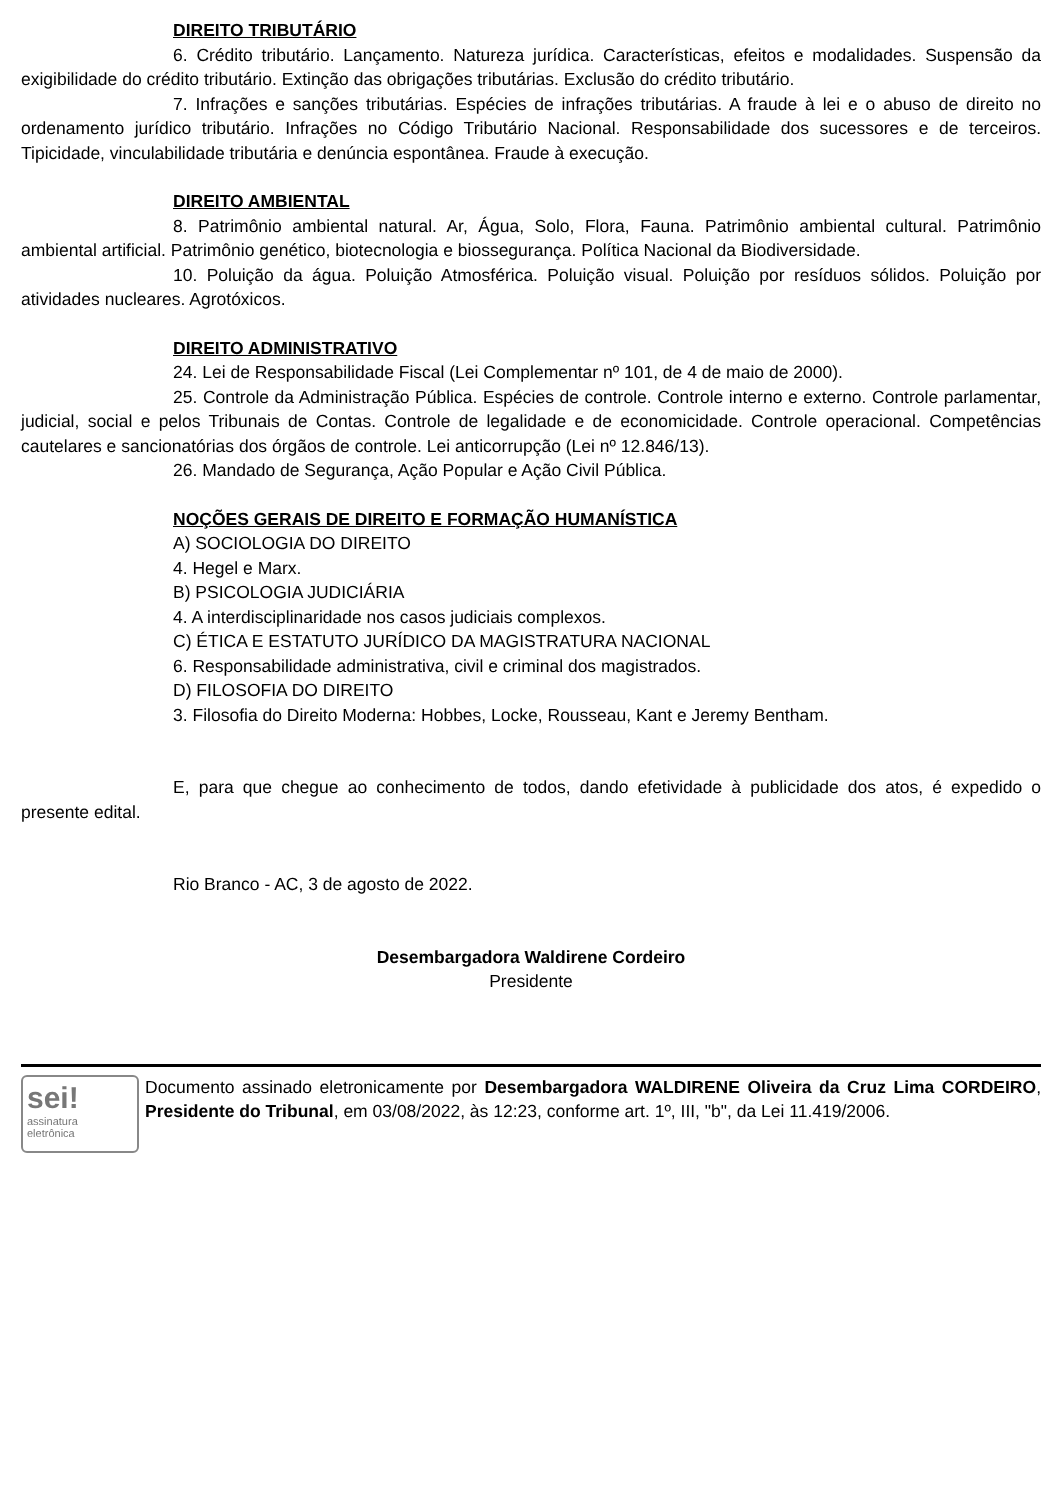DIREITO TRIBUTÁRIO
6. Crédito tributário. Lançamento. Natureza jurídica. Características, efeitos e modalidades. Suspensão da exigibilidade do crédito tributário. Extinção das obrigações tributárias. Exclusão do crédito tributário.
7. Infrações e sanções tributárias. Espécies de infrações tributárias. A fraude à lei e o abuso de direito no ordenamento jurídico tributário. Infrações no Código Tributário Nacional. Responsabilidade dos sucessores e de terceiros. Tipicidade, vinculabilidade tributária e denúncia espontânea. Fraude à execução.
DIREITO AMBIENTAL
8. Patrimônio ambiental natural. Ar, Água, Solo, Flora, Fauna. Patrimônio ambiental cultural. Patrimônio ambiental artificial. Patrimônio genético, biotecnologia e biossegurança. Política Nacional da Biodiversidade.
10. Poluição da água. Poluição Atmosférica. Poluição visual. Poluição por resíduos sólidos. Poluição por atividades nucleares. Agrotóxicos.
DIREITO ADMINISTRATIVO
24. Lei de Responsabilidade Fiscal (Lei Complementar nº 101, de 4 de maio de 2000).
25. Controle da Administração Pública. Espécies de controle. Controle interno e externo. Controle parlamentar, judicial, social e pelos Tribunais de Contas. Controle de legalidade e de economicidade. Controle operacional. Competências cautelares e sancionatórias dos órgãos de controle. Lei anticorrupção (Lei nº 12.846/13).
26. Mandado de Segurança, Ação Popular e Ação Civil Pública.
NOÇÕES GERAIS DE DIREITO E FORMAÇÃO HUMANÍSTICA
A) SOCIOLOGIA DO DIREITO
4. Hegel e Marx.
B) PSICOLOGIA JUDICIÁRIA
4. A interdisciplinaridade nos casos judiciais complexos.
C) ÉTICA E ESTATUTO JURÍDICO DA MAGISTRATURA NACIONAL
6. Responsabilidade administrativa, civil e criminal dos magistrados.
D) FILOSOFIA DO DIREITO
3. Filosofia do Direito Moderna: Hobbes, Locke, Rousseau, Kant e Jeremy Bentham.
E, para que chegue ao conhecimento de todos, dando efetividade à publicidade dos atos, é expedido o presente edital.
Rio Branco - AC, 3 de agosto de 2022.
Desembargadora Waldirene Cordeiro
Presidente
sei!
assinatura
eletrônica
Documento assinado eletronicamente por Desembargadora WALDIRENE Oliveira da Cruz Lima CORDEIRO, Presidente do Tribunal, em 03/08/2022, às 12:23, conforme art. 1º, III, "b", da Lei 11.419/2006.